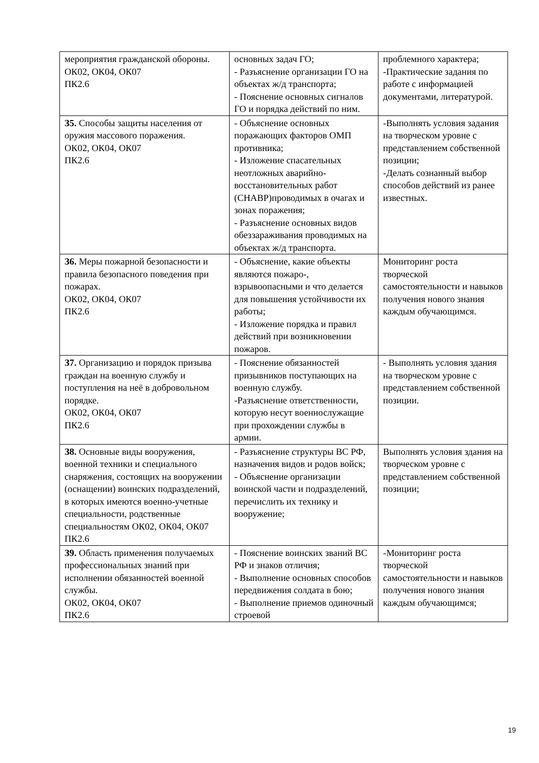| мероприятия гражданской обороны. ОК02, ОК04, ОК07 ПК2.6 | основных задач ГО; - Разъяснение организации ГО на объектах ж/д транспорта; - Пояснение основных сигналов ГО и порядка действий по ним. | проблемного характера; -Практические задания по работе с информацией документами, литературой. |
| З5. Способы защиты населения от оружия массового поражения. ОК02, ОК04, ОК07 ПК2.6 | - Объяснение основных поражающих факторов ОМП противника; - Изложение спасательных неотложных аварийно-восстановительных работ (СНАВР)проводимых в очагах и зонах поражения; - Разъяснение основных видов обеззараживания проводимых на объектах ж/д транспорта. | -Выполнять условия задания на творческом уровне с представлением собственной позиции; -Делать сознанный выбор способов действий из ранее известных. |
| З6. Меры пожарной безопасности и правила безопасного поведения при пожарах. ОК02, ОК04, ОК07 ПК2.6 | - Объяснение, какие объекты являются пожаро-, взрывоопасными и что делается для повышения устойчивости их работы; - Изложение порядка и правил действий при возникновении пожаров. | Мониторинг роста творческой самостоятельности и навыков получения нового знания каждым обучающимся. |
| З7. Организацию и порядок призыва граждан на военную службу и поступления на неё в добровольном порядке. ОК02, ОК04, ОК07 ПК2.6 | - Пояснение обязанностей призывников поступающих на военную службу. -Разъяснение ответственности, которую несут военнослужащие при прохождении службы в армии. | - Выполнять условия здания на творческом уровне с представлением собственной позиции. |
| З8. Основные виды вооружения, военной техники и специального снаряжения, состоящих на вооружении (оснащении) воинских подразделений, в которых имеются военно-учетные специальности, родственные специальностям ОК02, ОК04, ОК07 ПК2.6 | - Разъяснение структуры ВС РФ, назначения видов и родов войск; - Объяснение организации воинской части и подразделений, перечислить их технику и вооружение; | Выполнять условия здания на творческом уровне с представлением собственной позиции; |
| З9. Область применения получаемых профессиональных знаний при исполнении обязанностей военной службы. ОК02, ОК04, ОК07 ПК2.6 | - Пояснение воинских званий ВС РФ и знаков отличия; - Выполнение основных способов передвижения солдата в бою; - Выполнение приемов одиночный строевой | -Мониторинг роста творческой самостоятельности и навыков получения нового знания каждым обучающимся; |
19